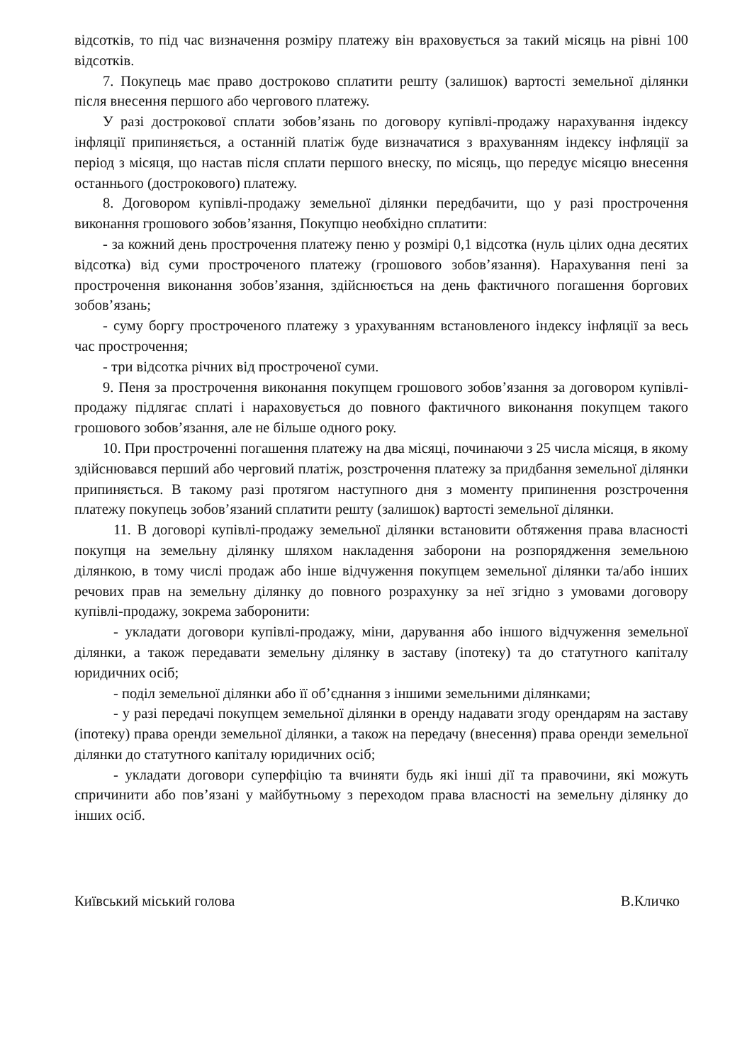відсотків, то під час визначення розміру платежу він враховується за такий місяць на рівні 100 відсотків.
7. Покупець має право достроково сплатити решту (залишок) вартості земельної ділянки після внесення першого або чергового платежу.
У разі дострокової сплати зобов’язань по договору купівлі-продажу нарахування індексу інфляції припиняється, а останній платіж буде визначатися з врахуванням індексу інфляції за період з місяця, що настав після сплати першого внеску, по місяць, що передує місяцю внесення останнього (дострокового) платежу.
8. Договором купівлі-продажу земельної ділянки передбачити, що у разі прострочення виконання грошового зобов’язання, Покупцю необхідно сплатити:
- за кожний день прострочення платежу пеню у розмірі 0,1 відсотка (нуль цілих одна десятих відсотка) від суми простроченого платежу (грошового зобов’язання). Нарахування пені за прострочення виконання зобов’язання, здійснюється на день фактичного погашення боргових зобов’язань;
- суму боргу простроченого платежу з урахуванням встановленого індексу інфляції за весь час прострочення;
- три відсотка річних від простроченої суми.
9. Пеня за прострочення виконання покупцем грошового зобов’язання за договором купівлі-продажу підлягає сплаті і нараховується до повного фактичного виконання покупцем такого грошового зобов’язання, але не більше одного року.
10. При простроченні погашення платежу на два місяці, починаючи з 25 числа місяця, в якому здійснювався перший або черговий платіж, розстрочення платежу за придбання земельної ділянки припиняється. В такому разі протягом наступного дня з моменту припинення розстрочення платежу покупець зобов’язаний сплатити решту (залишок) вартості земельної ділянки.
11. В договорі купівлі-продажу земельної ділянки встановити обтяження права власності покупця на земельну ділянку шляхом накладення заборони на розпорядження земельною ділянкою, в тому числі продаж або інше відчуження покупцем земельної ділянки та/або інших речових прав на земельну ділянку до повного розрахунку за неї згідно з умовами договору купівлі-продажу, зокрема заборонити:
- укладати договори купівлі-продажу, міни, дарування або іншого відчуження земельної ділянки, а також передавати земельну ділянку в заставу (іпотеку) та до статутного капіталу юридичних осіб;
- поділ земельної ділянки або її об’єднання з іншими земельними ділянками;
- у разі передачі покупцем земельної ділянки в оренду надавати згоду орендарям на заставу (іпотеку) права оренди земельної ділянки, а також на передачу (внесення) права оренди земельної ділянки до статутного капіталу юридичних осіб;
- укладати договори суперфіцію та вчиняти будь які інші дії та правочини, які можуть спричинити або пов’язані у майбутньому з переходом права власності на земельну ділянку до інших осіб.
Київський міський голова В.Кличко